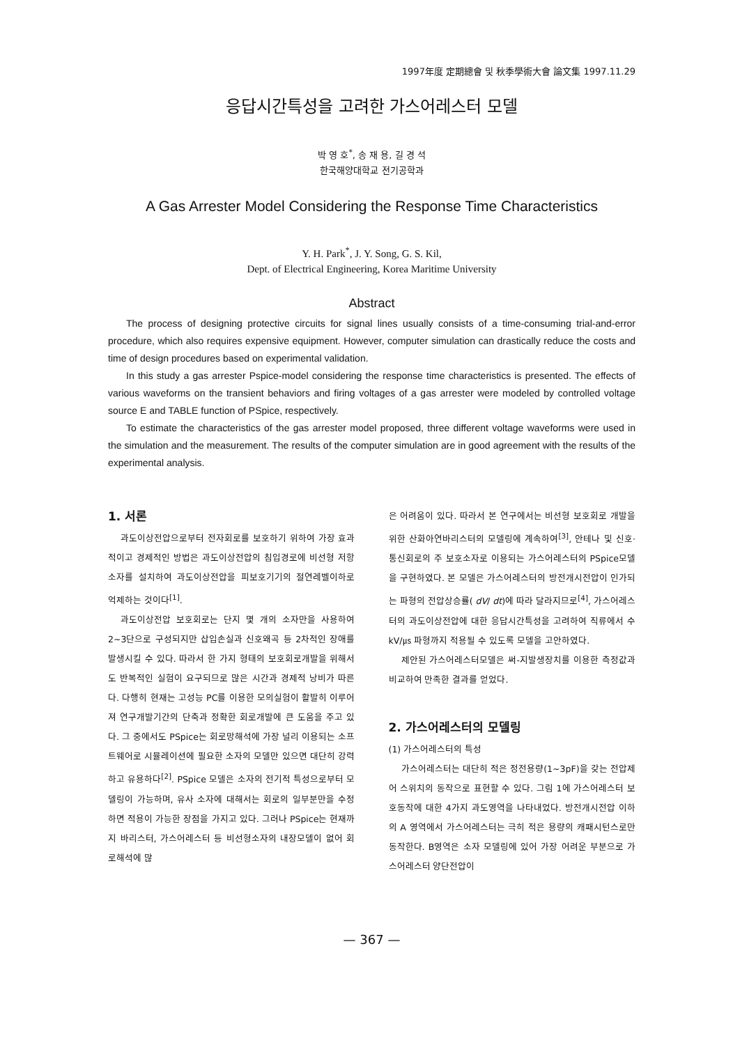1997年度 定期總會 및 秋季學術大會 論文集 1997.11.29
응답시간특성을 고려한 가스어레스터 모델
박 영 호<sup>*</sup>, 송 재 용, 길 경 석
한국해양대학교 전기공학과
A Gas Arrester Model Considering the Response Time Characteristics
Y. H. Park<sup>*</sup>, J. Y. Song, G. S. Kil,
Dept. of Electrical Engineering, Korea Maritime University
Abstract
The process of designing protective circuits for signal lines usually consists of a time-consuming trial-and-error procedure, which also requires expensive equipment. However, computer simulation can drastically reduce the costs and time of design procedures based on experimental validation.
In this study a gas arrester Pspice-model considering the response time characteristics is presented. The effects of various waveforms on the transient behaviors and firing voltages of a gas arrester were modeled by controlled voltage source E and TABLE function of PSpice, respectively.
To estimate the characteristics of the gas arrester model proposed, three different voltage waveforms were used in the simulation and the measurement. The results of the computer simulation are in good agreement with the results of the experimental analysis.
1. 서론
과도이상전압으로부터 전자회로를 보호하기 위하여 가장 효과적이고 경제적인 방법은 과도이상전압의 침입경로에 비선형 저항소자를 설치하여 과도이상전압을 피보호기기의 절연레벨이하로 억제하는 것이다<sup>[1]</sup>.
과도이상전압 보호회로는 단지 몇 개의 소자만을 사용하여 2~3단으로 구성되지만 삽입손실과 신호왜곡 등 2차적인 장애를 발생시킬 수 있다. 따라서 한 가지 형태의 보호회로개발을 위해서도 반복적인 실험이 요구되므로 많은 시간과 경제적 낭비가 따른다. 다행히 현재는 고성능 PC를 이용한 모의실험이 활발히 이루어져 연구개발기간의 단축과 정확한 회로개발에 큰 도움을 주고 있다. 그 중에서도 PSpice는 회로망해석에 가장 널리 이용되는 소프트웨어로 시뮬레이션에 필요한 소자의 모델만 있으면 대단히 강력하고 유용하다<sup>[2]</sup>. PSpice 모델은 소자의 전기적 특성으로부터 모델링이 가능하며, 유사 소자에 대해서는 회로의 일부분만을 수정하면 적용이 가능한 장점을 가지고 있다. 그러나 PSpice는 현재까지 바리스터, 가스어레스터 등 비선형소자의 내장모델이 없어 회로해석에 많
은 어려움이 있다. 따라서 본 연구에서는 비선형 보호회로 개발을 위한 산화아연바리스터의 모델링에 계속하여<sup>[3]</sup>, 안테나 및 신호·통신회로의 주 보호소자로 이용되는 가스어레스터의 PSpice모델을 구현하였다. 본 모델은 가스어레스터의 방전개시전압이 인가되는 파형의 전압상승률( dV/ dt)에 따라 달라지므로<sup>[4]</sup>, 가스어레스터의 과도이상전압에 대한 응답시간특성을 고려하여 직류에서 수 kV/㎲ 파형까지 적용될 수 있도록 모델을 고안하였다.
제안된 가스어레스터모델은 써-지발생장치를 이용한 측정값과 비교하여 만족한 결과를 얻었다.
2. 가스어레스터의 모델링
(1) 가스어레스터의 특성
가스어레스터는 대단히 적은 정전용량(1~3pF)을 갖는 전압제어 스위치의 동작으로 표현할 수 있다. 그림 1에 가스어레스터 보호동작에 대한 4가지 과도영역을 나타내었다. 방전개시전압 이하의 A 영역에서 가스어레스터는 극히 적은 용량의 캐패시턴스로만 동작한다. B영역은 소자 모델링에 있어 가장 어려운 부분으로 가스어레스터 양단전압이
— 367 —